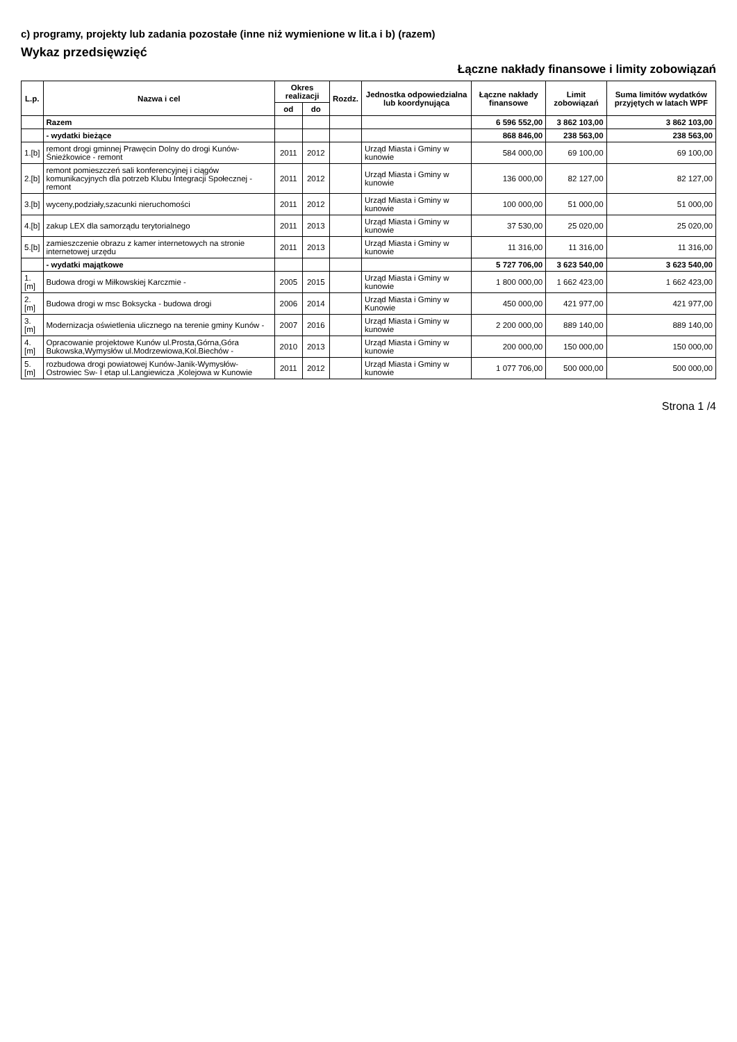c) programy, projekty lub zadania pozostałe (inne niż wymienione w lit.a i b) (razem)
Wykaz przedsięwzięć
Łączne nakłady finansowe i limity zobowiązań
| L.p. | Nazwa i cel | Okres realizacji | | Rozdz. | Jednostka odpowiedzialna lub koordynująca | Łączne nakłady finansowe | Limit zobowiązań | Suma limitów wydatków przyjętych w latach WPF |
| --- | --- | --- | --- | --- | --- | --- | --- | --- |
| | | od | do | | | | | |
| | Razem | | | | | 6 596 552,00 | 3 862 103,00 | 3 862 103,00 |
| | - wydatki bieżące | | | | | 868 846,00 | 238 563,00 | 238 563,00 |
| 1.[b] | remont drogi gminnej Prawęcin Dolny do drogi Kunów-Śnieżkowice - remont | 2011 | 2012 | | Urząd Miasta i Gminy w kunowie | 584 000,00 | 69 100,00 | 69 100,00 |
| 2.[b] | remont pomieszczeń sali konferencyjnej i ciągów komunikacyjnych dla potrzeb Klubu Integracji Społecznej - remont | 2011 | 2012 | | Urząd Miasta i Gminy w kunowie | 136 000,00 | 82 127,00 | 82 127,00 |
| 3.[b] | wyceny,podziały,szacunki nieruchomości | 2011 | 2012 | | Urząd Miasta i Gminy w kunowie | 100 000,00 | 51 000,00 | 51 000,00 |
| 4.[b] | zakup LEX dla samorządu terytorialnego | 2011 | 2013 | | Urząd Miasta i Gminy w kunowie | 37 530,00 | 25 020,00 | 25 020,00 |
| 5.[b] | zamieszczenie obrazu z kamer internetowych na stronie internetowej urzędu | 2011 | 2013 | | Urząd Miasta i Gminy w kunowie | 11 316,00 | 11 316,00 | 11 316,00 |
| | - wydatki majątkowe | | | | | 5 727 706,00 | 3 623 540,00 | 3 623 540,00 |
| 1.[m] | Budowa drogi w Miłkowskiej Karczmie - | 2005 | 2015 | | Urząd Miasta i Gminy w kunowie | 1 800 000,00 | 1 662 423,00 | 1 662 423,00 |
| 2.[m] | Budowa drogi w msc Boksycka - budowa drogi | 2006 | 2014 | | Urząd Miasta i Gminy w Kunowie | 450 000,00 | 421 977,00 | 421 977,00 |
| 3.[m] | Modernizacja oświetlenia ulicznego na terenie gminy Kunów - | 2007 | 2016 | | Urząd Miasta i Gminy w kunowie | 2 200 000,00 | 889 140,00 | 889 140,00 |
| 4.[m] | Opracowanie projektowe Kunów ul.Prosta,Górna,Góra Bukowska,Wymysłów ul.Modrzewiowa,Kol.Biechów - | 2010 | 2013 | | Urząd Miasta i Gminy w kunowie | 200 000,00 | 150 000,00 | 150 000,00 |
| 5.[m] | rozbudowa drogi powiatowej Kunów-Janik-Wymysłów-Ostrowiec Sw- I etap ul.Langiewicza ,Kolejowa w Kunowie | 2011 | 2012 | | Urząd Miasta i Gminy w kunowie | 1 077 706,00 | 500 000,00 | 500 000,00 |
Strona 1 /4